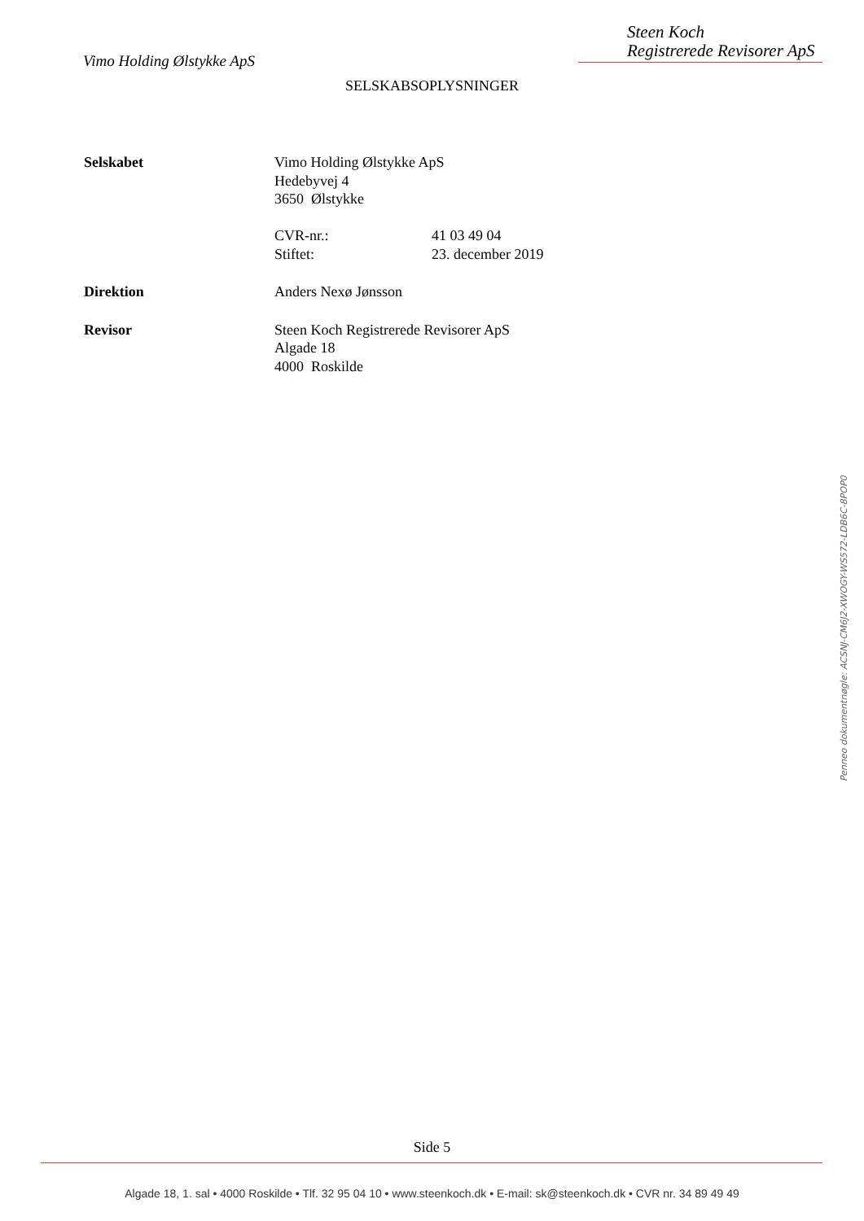Steen Koch
Registrerede Revisorer ApS
Vimo Holding Ølstykke ApS
SELSKABSOPLYSNINGER
Selskabet Vimo Holding Ølstykke ApS
Hedebyvej 4
3650 Ølstykke
CVR-nr.: 41 03 49 04
Stiftet: 23. december 2019
Direktion Anders Nexø Jønsson
Revisor Steen Koch Registrerede Revisorer ApS
Algade 18
4000 Roskilde
Penneo dokumentnøgle: ACSNJ-CM6J2-XWOGY-WS572-LDB6C-8POP0
Side 5
Algade 18, 1. sal • 4000 Roskilde • Tlf. 32 95 04 10 • www.steenkoch.dk • E-mail: sk@steenkoch.dk • CVR nr. 34 89 49 49